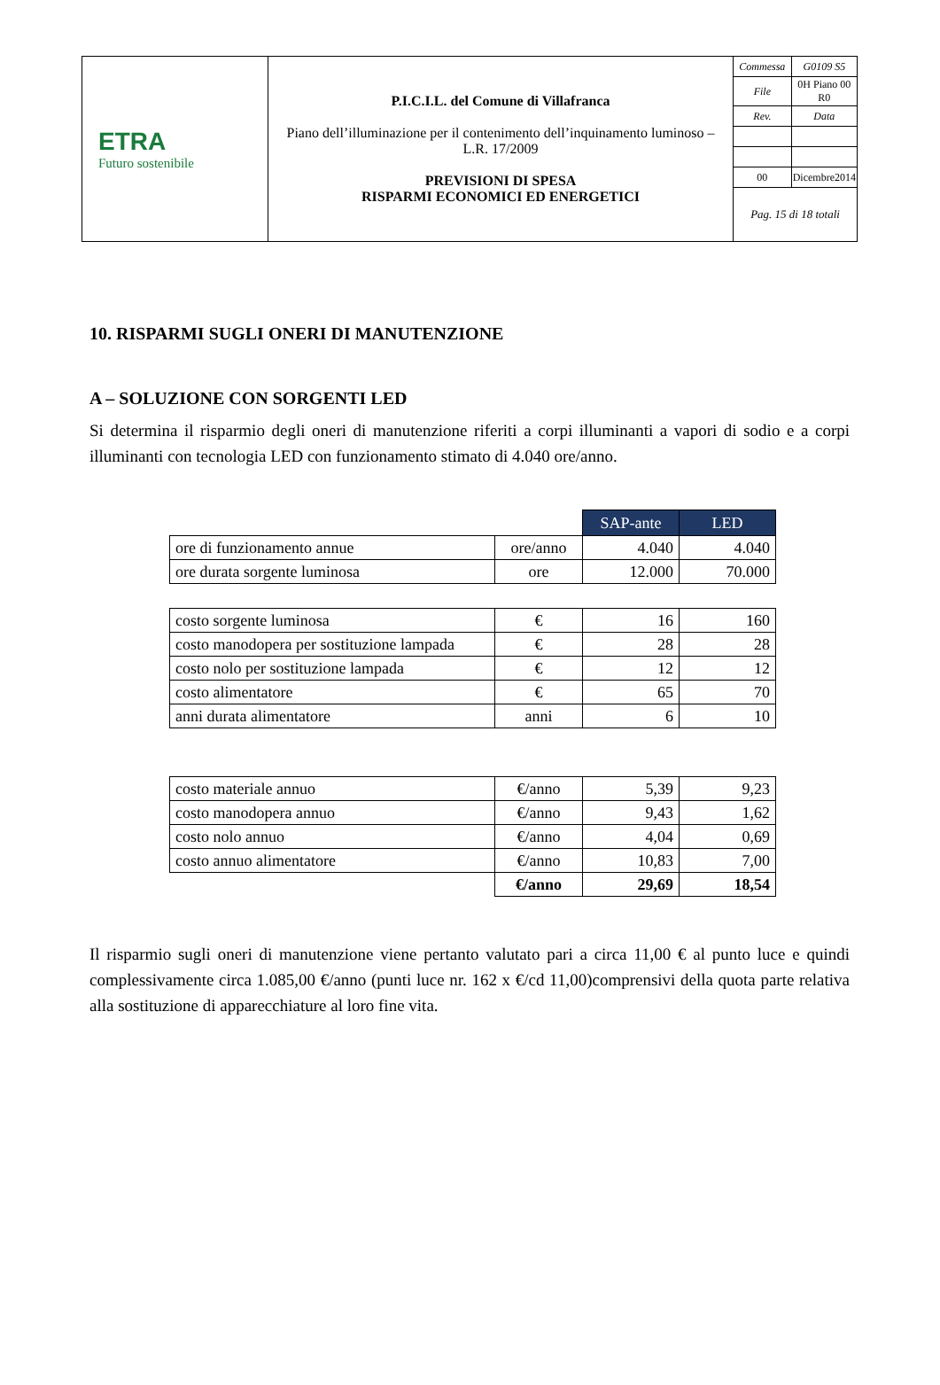| ETRA Futuro sostenibile | P.I.C.I.L. del Comune di Villafranca Piano dell’illuminazione per il contenimento dell’inquinamento luminoso – L.R. 17/2009 PREVISIONI DI SPESA RISPARMI ECONOMICI ED ENERGETICI | / Commessa / G0109 S5 / / File / 0H Piano 00 R0 / / Rev. / Data / / 00 / Dicembre2014 / Pag. 15 di 18 totali |
10. RISPARMI SUGLI ONERI DI MANUTENZIONE
A – SOLUZIONE CON SORGENTI LED
Si determina il risparmio degli oneri di manutenzione riferiti a corpi illuminanti a vapori di sodio e a corpi illuminanti con tecnologia LED con funzionamento stimato di 4.040 ore/anno.
| | | SAP-ante | LED |
| ore di funzionamento annue | ore/anno | 4.040 | 4.040 |
| ore durata sorgente luminosa | ore | 12.000 | 70.000 |
| costo sorgente luminosa | € | 16 | 160 |
| costo manodopera per sostituzione lampada | € | 28 | 28 |
| costo nolo per sostituzione lampada | € | 12 | 12 |
| costo alimentatore | € | 65 | 70 |
| anni durata alimentatore | anni | 6 | 10 |
| costo materiale annuo | €/anno | 5,39 | 9,23 |
| costo manodopera annuo | €/anno | 9,43 | 1,62 |
| costo nolo annuo | €/anno | 4,04 | 0,69 |
| costo annuo alimentatore | €/anno | 10,83 | 7,00 |
| | €/anno | 29,69 | 18,54 |
Il risparmio sugli oneri di manutenzione viene pertanto valutato pari a circa 11,00 € al punto luce e quindi complessivamente circa 1.085,00 €/anno (punti luce nr. 162 x €/cd 11,00)comprensivi della quota parte relativa alla sostituzione di apparecchiature al loro fine vita.